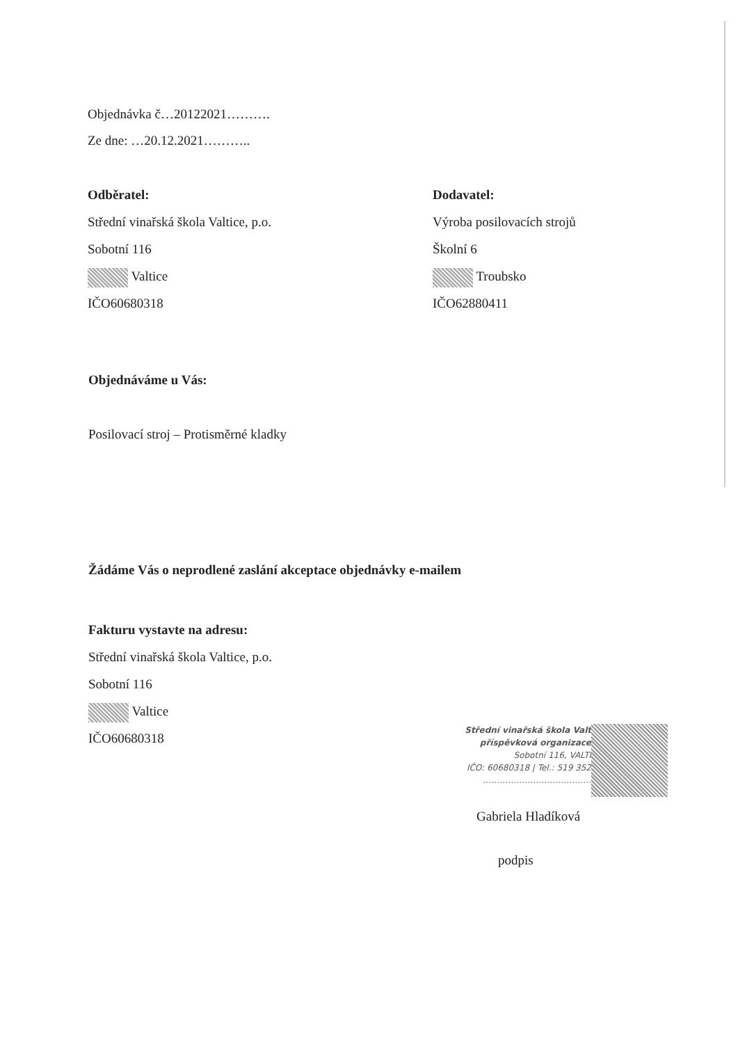Objednávka č…20122021……….
Ze dne: …20.12.2021………..
Odběratel:
Střední vinařská škola Valtice, p.o.
Sobotní 116
Valtice
IČO60680318
Dodavatel:
Výroba posilovacích strojů
Školní 6
Troubsko
IČO62880411
Objednáváme u Vás:
Posilovací stroj – Protisměrné kladky
Žádáme Vás o neprodlené zaslání akceptace objednávky e-mailem
Fakturu vystavte na adresu:
Střední vinařská škola Valtice, p.o.
Sobotní 116
Valtice
IČO60680318
Střední vinařská škola Valt
příspěvková organizace
Sobotní 116, VALTI
IČO: 60680318 | Tel.: 519 352
…………………………………
Gabriela Hladíková
podpis